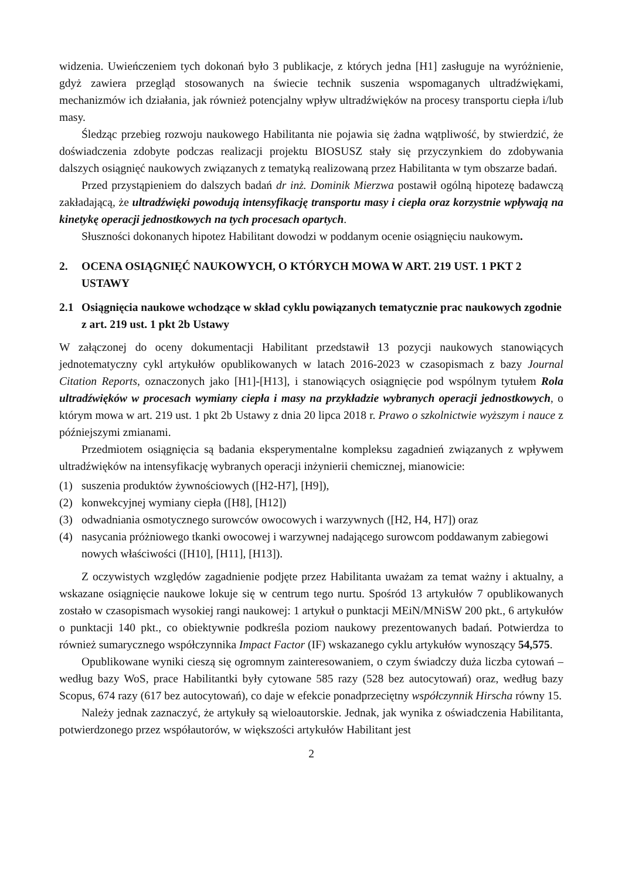widzenia. Uwieńczeniem tych dokonań było 3 publikacje, z których jedna [H1] zasługuje na wyróżnienie, gdyż zawiera przegląd stosowanych na świecie technik suszenia wspomaganych ultradźwiękami, mechanizmów ich działania, jak również potencjalny wpływ ultradźwięków na procesy transportu ciepła i/lub masy.
Śledząc przebieg rozwoju naukowego Habilitanta nie pojawia się żadna wątpliwość, by stwierdzić, że doświadczenia zdobyte podczas realizacji projektu BIOSUSZ stały się przyczynkiem do zdobywania dalszych osiągnięć naukowych związanych z tematyką realizowaną przez Habilitanta w tym obszarze badań.
Przed przystąpieniem do dalszych badań dr inż. Dominik Mierzwa postawił ogólną hipotezę badawczą zakładającą, że ultradźwięki powodują intensyfikację transportu masy i ciepła oraz korzystnie wpływają na kinetykę operacji jednostkowych na tych procesach opartych.
Słuszności dokonanych hipotez Habilitant dowodzi w poddanym ocenie osiągnięciu naukowym.
2. OCENA OSIĄGNIĘĆ NAUKOWYCH, O KTÓRYCH MOWA W ART. 219 UST. 1 PKT 2 USTAWY
2.1 Osiągnięcia naukowe wchodzące w skład cyklu powiązanych tematycznie prac naukowych zgodnie z art. 219 ust. 1 pkt 2b Ustawy
W załączonej do oceny dokumentacji Habilitant przedstawił 13 pozycji naukowych stanowiących jednotematyczny cykl artykułów opublikowanych w latach 2016-2023 w czasopismach z bazy Journal Citation Reports, oznaczonych jako [H1]-[H13], i stanowiących osiągnięcie pod wspólnym tytułem Rola ultradźwięków w procesach wymiany ciepła i masy na przykładzie wybranych operacji jednostkowych, o którym mowa w art. 219 ust. 1 pkt 2b Ustawy z dnia 20 lipca 2018 r. Prawo o szkolnictwie wyższym i nauce z późniejszymi zmianami.
Przedmiotem osiągnięcia są badania eksperymentalne kompleksu zagadnień związanych z wpływem ultradźwięków na intensyfikację wybranych operacji inżynierii chemicznej, mianowicie:
(1) suszenia produktów żywnościowych ([H2-H7], [H9]),
(2) konwekcyjnej wymiany ciepła ([H8], [H12])
(3) odwadniania osmotycznego surowców owocowych i warzywnych ([H2, H4, H7]) oraz
(4) nasycania próżniowego tkanki owocowej i warzywnej nadającego surowcom poddawanym zabiegowi nowych właściwości ([H10], [H11], [H13]).
Z oczywistych względów zagadnienie podjęte przez Habilitanta uważam za temat ważny i aktualny, a wskazane osiągnięcie naukowe lokuje się w centrum tego nurtu. Spośród 13 artykułów 7 opublikowanych zostało w czasopismach wysokiej rangi naukowej: 1 artykuł o punktacji MEiN/MNiSW 200 pkt., 6 artykułów o punktacji 140 pkt., co obiektywnie podkreśla poziom naukowy prezentowanych badań. Potwierdza to również sumarycznego współczynnika Impact Factor (IF) wskazanego cyklu artykułów wynoszący 54,575.
Opublikowane wyniki cieszą się ogromnym zainteresowaniem, o czym świadczy duża liczba cytowań – według bazy WoS, prace Habilitantki były cytowane 585 razy (528 bez autocytowań) oraz, według bazy Scopus, 674 razy (617 bez autocytowań), co daje w efekcie ponadprzeciętny współczynnik Hirscha równy 15.
Należy jednak zaznaczyć, że artykuły są wieloautorskie. Jednak, jak wynika z oświadczenia Habilitanta, potwierdzonego przez współautorów, w większości artykułów Habilitant jest
2